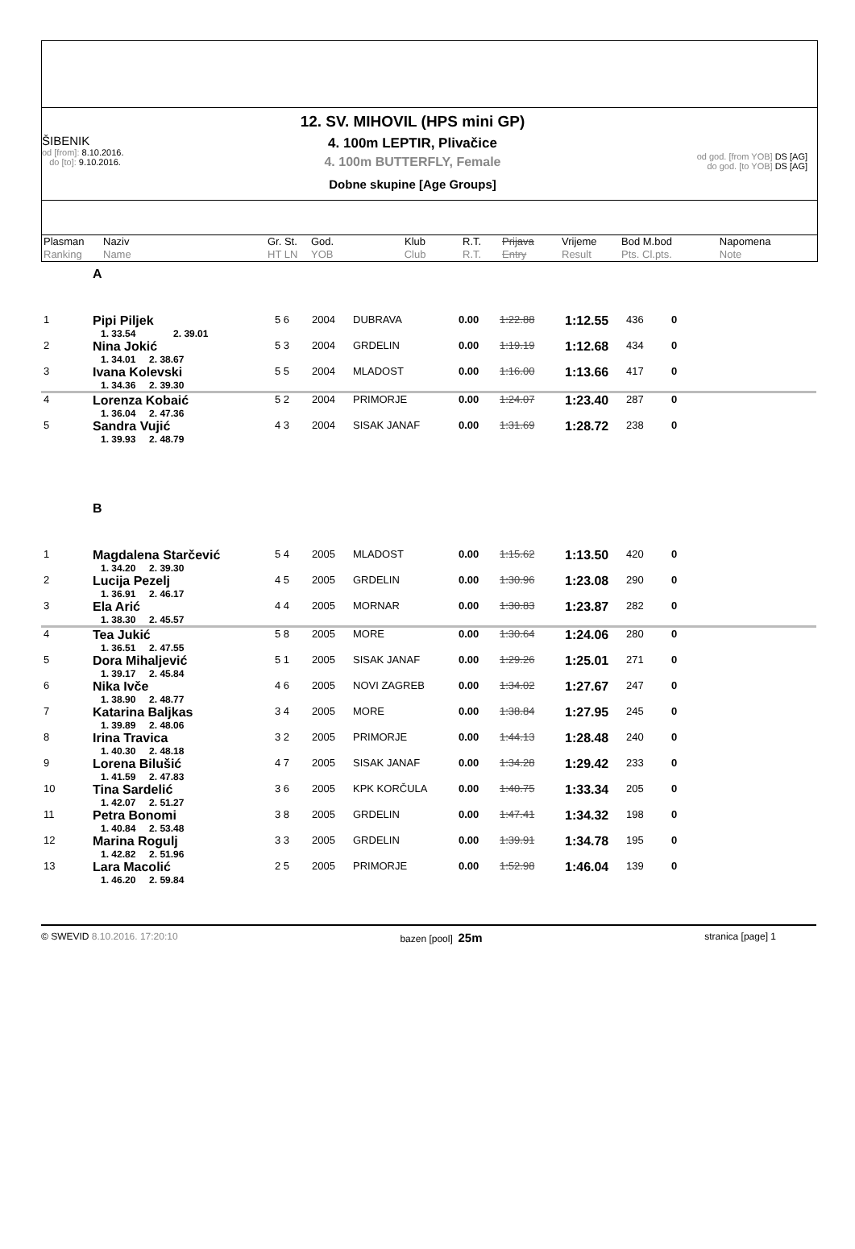ŠIBENIK
od [from]: 8.10.2016.
do [to]: 9.10.2016.
12. SV. MIHOVIL (HPS mini GP)
4. 100m LEPTIR, Plivačice
4. 100m BUTTERFLY, Female
Dobne skupine [Age Groups]
od god. [from YOB] DS [AG]
do god. [to YOB] DS [AG]
| Plasman Ranking | Naziv Name | Gr. St. HT LN | God. YOB | Klub Club | R.T. R.T. | Prijava Entry | Vrijeme Result | Bod M.bod Pts. Cl.pts. | Napomena Note |
| | A | | | | | | | | |
| 1 | Pipi Piljek 1. 33.54 2. 39.01 | 5 6 | 2004 | DUBRAVA | 0.00 | 1:22.88 | 1:12.55 | 436 | 0 |
| 2 | Nina Jokić 1. 34.01 2. 38.67 | 5 3 | 2004 | GRDELIN | 0.00 | 1:19.19 | 1:12.68 | 434 | 0 |
| 3 | Ivana Kolevski 1. 34.36 2. 39.30 | 5 5 | 2004 | MLADOST | 0.00 | 1:16.00 | 1:13.66 | 417 | 0 |
| 4 | Lorenza Kobaić 1. 36.04 2. 47.36 | 5 2 | 2004 | PRIMORJE | 0.00 | 1:24.07 | 1:23.40 | 287 | 0 |
| 5 | Sandra Vujić 1. 39.93 2. 48.79 | 4 3 | 2004 | SISAK JANAF | 0.00 | 1:31.69 | 1:28.72 | 238 | 0 |
| | B | | | | | | | | |
| 1 | Magdalena Starčević 1. 34.20 2. 39.30 | 5 4 | 2005 | MLADOST | 0.00 | 1:15.62 | 1:13.50 | 420 | 0 |
| 2 | Lucija Pezelj 1. 36.91 2. 46.17 | 4 5 | 2005 | GRDELIN | 0.00 | 1:30.96 | 1:23.08 | 290 | 0 |
| 3 | Ela Arić 1. 38.30 2. 45.57 | 4 4 | 2005 | MORNAR | 0.00 | 1:30.83 | 1:23.87 | 282 | 0 |
| 4 | Tea Jukić 1. 36.51 2. 47.55 | 5 8 | 2005 | MORE | 0.00 | 1:30.64 | 1:24.06 | 280 | 0 |
| 5 | Dora Mihaljević 1. 39.17 2. 45.84 | 5 1 | 2005 | SISAK JANAF | 0.00 | 1:29.26 | 1:25.01 | 271 | 0 |
| 6 | Nika Ivče 1. 38.90 2. 48.77 | 4 6 | 2005 | NOVI ZAGREB | 0.00 | 1:34.02 | 1:27.67 | 247 | 0 |
| 7 | Katarina Baljkas 1. 39.89 2. 48.06 | 3 4 | 2005 | MORE | 0.00 | 1:38.84 | 1:27.95 | 245 | 0 |
| 8 | Irina Travica 1. 40.30 2. 48.18 | 3 2 | 2005 | PRIMORJE | 0.00 | 1:44.13 | 1:28.48 | 240 | 0 |
| 9 | Lorena Bilušić 1. 41.59 2. 47.83 | 4 7 | 2005 | SISAK JANAF | 0.00 | 1:34.28 | 1:29.42 | 233 | 0 |
| 10 | Tina Sardelić 1. 42.07 2. 51.27 | 3 6 | 2005 | KPK KORČULA | 0.00 | 1:40.75 | 1:33.34 | 205 | 0 |
| 11 | Petra Bonomi 1. 40.84 2. 53.48 | 3 8 | 2005 | GRDELIN | 0.00 | 1:47.41 | 1:34.32 | 198 | 0 |
| 12 | Marina Rogulj 1. 42.82 2. 51.96 | 3 3 | 2005 | GRDELIN | 0.00 | 1:39.91 | 1:34.78 | 195 | 0 |
| 13 | Lara Macolić 1. 46.20 2. 59.84 | 2 5 | 2005 | PRIMORJE | 0.00 | 1:52.98 | 1:46.04 | 139 | 0 |
© SWEVID 8.10.2016. 17:20:10 bazen [pool] 25m stranica [page] 1